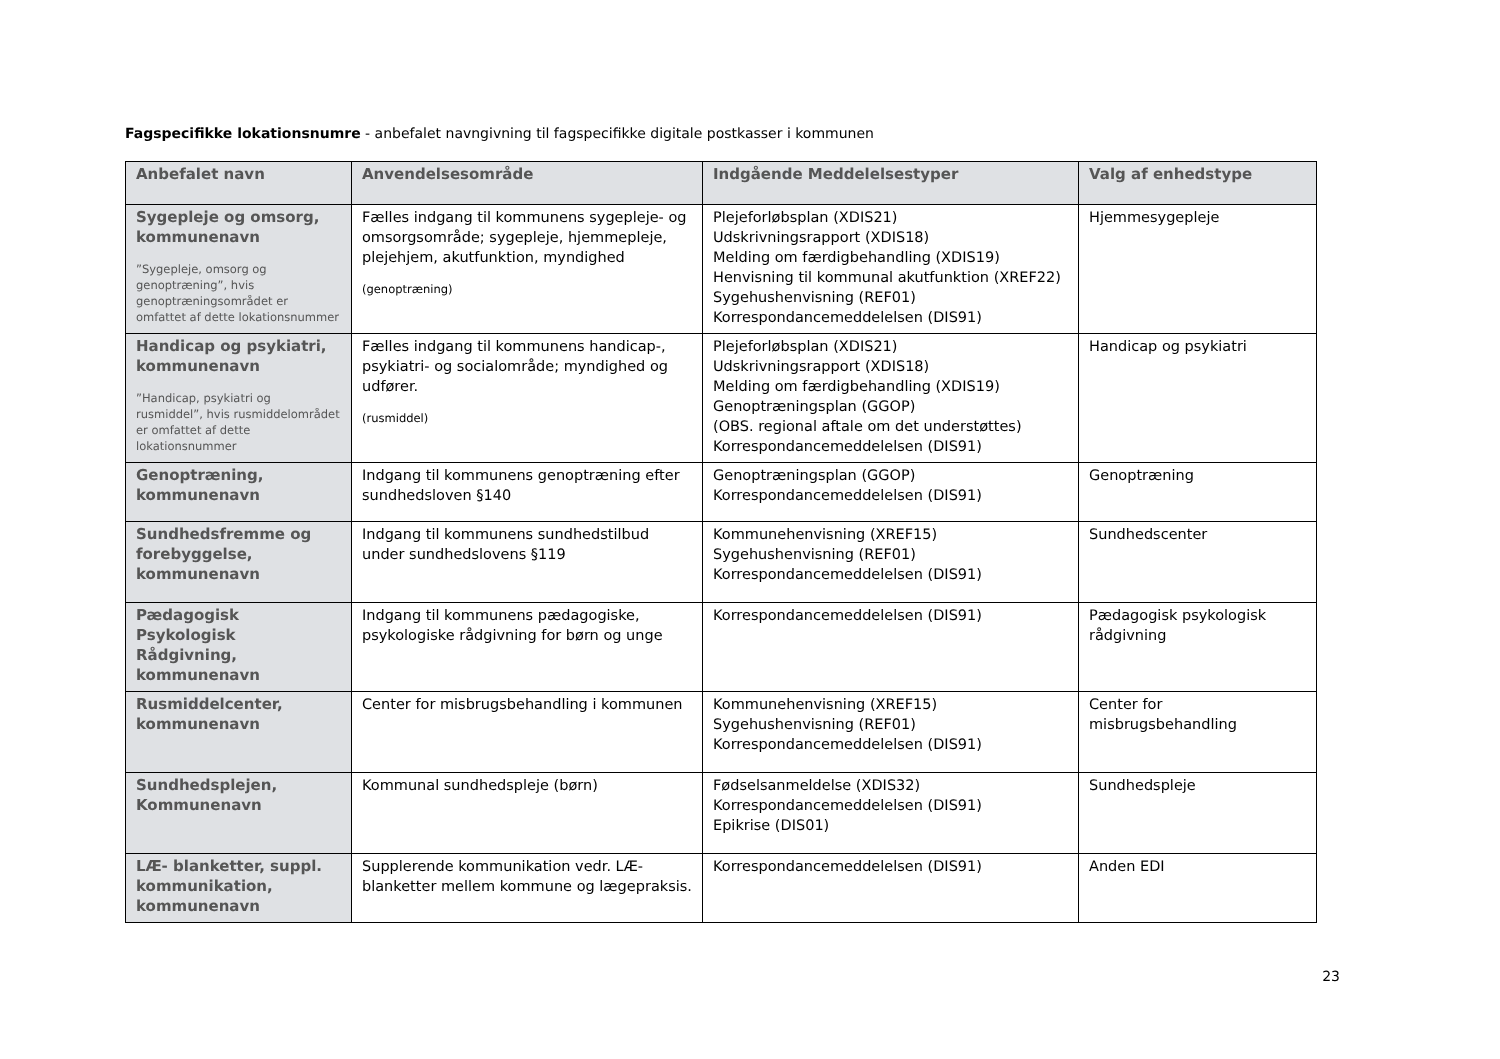Fagspecifikke lokationsnumre - anbefalet navngivning til fagspecifikke digitale postkasser i kommunen
| Anbefalet navn | Anvendelsesområde | Indgående Meddelelsestyper | Valg af enhedstype |
| --- | --- | --- | --- |
| Sygepleje og omsorg, kommunenavn ”Sygepleje, omsorg og genoptræning”, hvis genoptræningsområdet er omfattet af dette lokationsnummer | Fælles indgang til kommunens sygepleje- og omsorgsområde; sygepleje, hjemmepleje, plejehjem, akutfunktion, myndighed (genoptræning) | Plejeforløbsplan (XDIS21) Udskrivningsrapport (XDIS18) Melding om færdigbehandling (XDIS19) Henvisning til kommunal akutfunktion (XREF22) Sygehushenvisning (REF01) Korrespondancemeddelelsen (DIS91) | Hjemmesygepleje |
| Handicap og psykiatri, kommunenavn ”Handicap, psykiatri og rusmiddel”, hvis rusmiddelområdet er omfattet af dette lokationsnummer | Fælles indgang til kommunens handicap-, psykiatri- og socialområde; myndighed og udfører. (rusmiddel) | Plejeforløbsplan (XDIS21) Udskrivningsrapport (XDIS18) Melding om færdigbehandling (XDIS19) Genoptræningsplan (GGOP) (OBS. regional aftale om det understøttes) Korrespondancemeddelelsen (DIS91) | Handicap og psykiatri |
| Genoptræning, kommunenavn | Indgang til kommunens genoptræning efter sundhedsloven §140 | Genoptræningsplan (GGOP) Korrespondancemeddelelsen (DIS91) | Genoptræning |
| Sundhedsfremme og forebyggelse, kommunenavn | Indgang til kommunens sundhedstilbud under sundhedslovens §119 | Kommunehenvisning (XREF15) Sygehushenvisning (REF01) Korrespondancemeddelelsen (DIS91) | Sundhedscenter |
| Pædagogisk Psykologisk Rådgivning, kommunenavn | Indgang til kommunens pædagogiske, psykologiske rådgivning for børn og unge | Korrespondancemeddelelsen (DIS91) | Pædagogisk psykologisk rådgivning |
| Rusmiddelcenter, kommunenavn | Center for misbrugsbehandling i kommunen | Kommunehenvisning (XREF15) Sygehushenvisning (REF01) Korrespondancemeddelelsen (DIS91) | Center for misbrugsbehandling |
| Sundhedsplejen, Kommunenavn | Kommunal sundhedspleje (børn) | Fødselsanmeldelse (XDIS32) Korrespondancemeddelelsen (DIS91) Epikrise (DIS01) | Sundhedspleje |
| LÆ- blanketter, suppl. kommunikation, kommunenavn | Supplerende kommunikation vedr. LÆ-blanketter mellem kommune og lægepraksis. | Korrespondancemeddelelsen (DIS91) | Anden EDI |
23